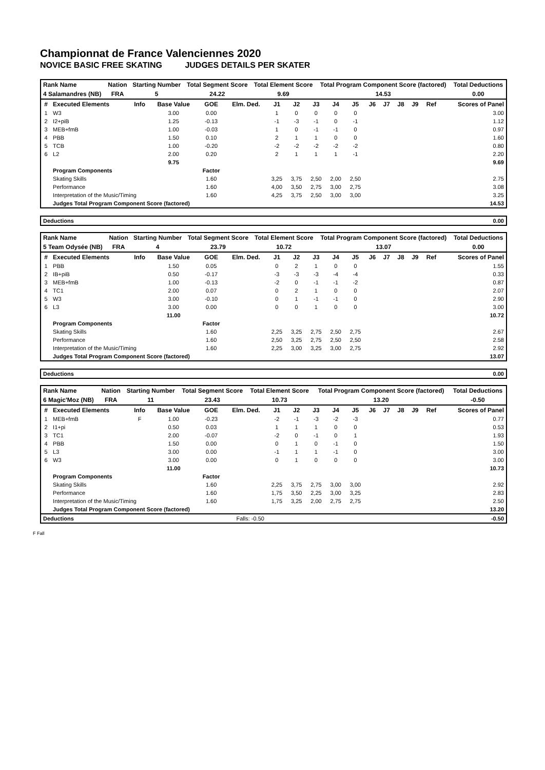Championnat de France Valenciennes 2020
NOVICE BASIC FREE SKATING JUDGES DETAILS PER SKATER
| Rank Name | Nation | Starting Number | Total Segment Score | Total Element Score | Total Program Component Score (factored) | Total Deductions |
| 4 Salamandres (NB) | FRA | 5 | 24.22 | 9.69 | 14.53 | 0.00 |
| # | Executed Elements | Info | Base Value | GOE | Elm. Ded. | J1 | J2 | J3 | J4 | J5 | J6 | J7 | J8 | J9 | Ref | Scores of Panel |
| --- | --- | --- | --- | --- | --- | --- | --- | --- | --- | --- | --- | --- | --- | --- | --- | --- |
| 1 | W3 | | 3.00 | 0.00 | | 1 | 0 | 0 | 0 | 0 | | | | | | 3.00 |
| 2 | I2+piB | | 1.25 | -0.13 | | -1 | -3 | -1 | 0 | -1 | | | | | | 1.12 |
| 3 | MEB+fmB | | 1.00 | -0.03 | | 1 | 0 | -1 | -1 | 0 | | | | | | 0.97 |
| 4 | PBB | | 1.50 | 0.10 | | 2 | 1 | 1 | 0 | 0 | | | | | | 1.60 |
| 5 | TCB | | 1.00 | -0.20 | | -2 | -2 | -2 | -2 | -2 | | | | | | 0.80 |
| 6 | L2 | | 2.00 | 0.20 | | 2 | 1 | 1 | 1 | -1 | | | | | | 2.20 |
| | | | 9.75 | | | | | | | | | | | | | 9.69 |
| | Program Components | | | Factor | | | | | | | | | | | | |
| | Skating Skills | | | 1.60 | | 3,25 | 3,75 | 2,50 | 2,00 | 2,50 | | | | | | 2.75 |
| | Performance | | | 1.60 | | 4,00 | 3,50 | 2,75 | 3,00 | 2,75 | | | | | | 3.08 |
| | Interpretation of the Music/Timing | | | 1.60 | | 4,25 | 3,75 | 2,50 | 3,00 | 3,00 | | | | | | 3.25 |
| | Judges Total Program Component Score (factored) | | | | | | | | | | | | | | | 14.53 |
| Deductions | 0.00 |
| Rank Name | Nation | Starting Number | Total Segment Score | Total Element Score | Total Program Component Score (factored) | Total Deductions |
| 5 Team Odysée (NB) | FRA | 4 | 23.79 | 10.72 | 13.07 | 0.00 |
| # | Executed Elements | Info | Base Value | GOE | Elm. Ded. | J1 | J2 | J3 | J4 | J5 | J6 | J7 | J8 | J9 | Ref | Scores of Panel |
| --- | --- | --- | --- | --- | --- | --- | --- | --- | --- | --- | --- | --- | --- | --- | --- | --- |
| 1 | PBB | | 1.50 | 0.05 | | 0 | 2 | 1 | 0 | 0 | | | | | | 1.55 |
| 2 | IB+piB | | 0.50 | -0.17 | | -3 | -3 | -3 | -4 | -4 | | | | | | 0.33 |
| 3 | MEB+fmB | | 1.00 | -0.13 | | -2 | 0 | -1 | -1 | -2 | | | | | | 0.87 |
| 4 | TC1 | | 2.00 | 0.07 | | 0 | 2 | 1 | 0 | 0 | | | | | | 2.07 |
| 5 | W3 | | 3.00 | -0.10 | | 0 | 1 | -1 | -1 | 0 | | | | | | 2.90 |
| 6 | L3 | | 3.00 | 0.00 | | 0 | 0 | 1 | 0 | 0 | | | | | | 3.00 |
| | | | 11.00 | | | | | | | | | | | | | 10.72 |
| | Program Components | | | Factor | | | | | | | | | | | | |
| | Skating Skills | | | 1.60 | | 2,25 | 3,25 | 2,75 | 2,50 | 2,75 | | | | | | 2.67 |
| | Performance | | | 1.60 | | 2,50 | 3,25 | 2,75 | 2,50 | 2,50 | | | | | | 2.58 |
| | Interpretation of the Music/Timing | | | 1.60 | | 2,25 | 3,00 | 3,25 | 3,00 | 2,75 | | | | | | 2.92 |
| | Judges Total Program Component Score (factored) | | | | | | | | | | | | | | | 13.07 |
| Deductions | 0.00 |
| Rank Name | Nation | Starting Number | Total Segment Score | Total Element Score | Total Program Component Score (factored) | Total Deductions |
| 6 Magic'Moz (NB) | FRA | 11 | 23.43 | 10.73 | 13.20 | -0.50 |
| # | Executed Elements | Info | Base Value | GOE | Elm. Ded. | J1 | J2 | J3 | J4 | J5 | J6 | J7 | J8 | J9 | Ref | Scores of Panel |
| --- | --- | --- | --- | --- | --- | --- | --- | --- | --- | --- | --- | --- | --- | --- | --- | --- |
| 1 | MEB+fmB | F | 1.00 | -0.23 | | -2 | -1 | -3 | -2 | -3 | | | | | | 0.77 |
| 2 | I1+pi | | 0.50 | 0.03 | | 1 | 1 | 1 | 0 | 0 | | | | | | 0.53 |
| 3 | TC1 | | 2.00 | -0.07 | | -2 | 0 | -1 | 0 | 1 | | | | | | 1.93 |
| 4 | PBB | | 1.50 | 0.00 | | 0 | 1 | 0 | -1 | 0 | | | | | | 1.50 |
| 5 | L3 | | 3.00 | 0.00 | | -1 | 1 | 1 | -1 | 0 | | | | | | 3.00 |
| 6 | W3 | | 3.00 | 0.00 | | 0 | 1 | 0 | 0 | 0 | | | | | | 3.00 |
| | | | 11.00 | | | | | | | | | | | | | 10.73 |
| | Program Components | | | Factor | | | | | | | | | | | | |
| | Skating Skills | | | 1.60 | | 2,25 | 3,75 | 2,75 | 3,00 | 3,00 | | | | | | 2.92 |
| | Performance | | | 1.60 | | 1,75 | 3,50 | 2,25 | 3,00 | 3,25 | | | | | | 2.83 |
| | Interpretation of the Music/Timing | | | 1.60 | | 1,75 | 3,25 | 2,00 | 2,75 | 2,75 | | | | | | 2.50 |
| | Judges Total Program Component Score (factored) | | | | | | | | | | | | | | | 13.20 |
| Deductions | Falls: -0.50 | -0.50 |
F Fall